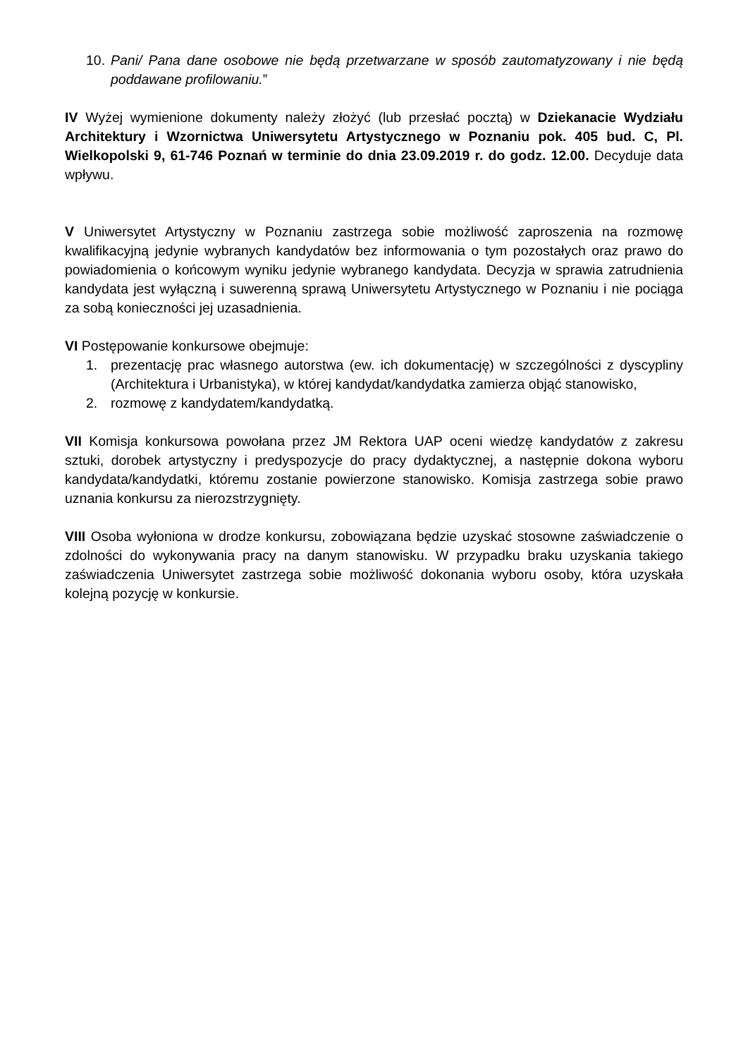10. Pani/ Pana dane osobowe nie będą przetwarzane w sposób zautomatyzowany i nie będą poddawane profilowaniu.”
IV Wyżej wymienione dokumenty należy złożyć (lub przesłać pocztą) w Dziekanacie Wydziału Architektury i Wzornictwa Uniwersytetu Artystycznego w Poznaniu pok. 405 bud. C, Pl. Wielkopolski 9, 61-746 Poznań w terminie do dnia 23.09.2019 r. do godz. 12.00. Decyduje data wpływu.
V Uniwersytet Artystyczny w Poznaniu zastrzega sobie możliwość zaproszenia na rozmowę kwalifikacyjną jedynie wybranych kandydatów bez informowania o tym pozostałych oraz prawo do powiadomienia o końcowym wyniku jedynie wybranego kandydata. Decyzja w sprawia zatrudnienia kandydata jest wyłączną i suwerenną sprawą Uniwersytetu Artystycznego w Poznaniu i nie pociąga za sobą konieczności jej uzasadnienia.
VI Postępowanie konkursowe obejmuje:
1. prezentację prac własnego autorstwa (ew. ich dokumentację) w szczególności z dyscypliny (Architektura i Urbanistyka), w której kandydat/kandydatka zamierza objąć stanowisko,
2. rozmowę z kandydatem/kandydatką.
VII Komisja konkursowa powołana przez JM Rektora UAP oceni wiedzę kandydatów z zakresu sztuki, dorobek artystyczny i predyspozycje do pracy dydaktycznej, a następnie dokona wyboru kandydata/kandydatki, któremu zostanie powierzone stanowisko. Komisja zastrzega sobie prawo uznania konkursu za nierozstrzygnięty.
VIII Osoba wyłoniona w drodze konkursu, zobowiązana będzie uzyskać stosowne zaświadczenie o zdolności do wykonywania pracy na danym stanowisku. W przypadku braku uzyskania takiego zaświadczenia Uniwersytet zastrzega sobie możliwość dokonania wyboru osoby, która uzyskała kolejną pozycję w konkursie.